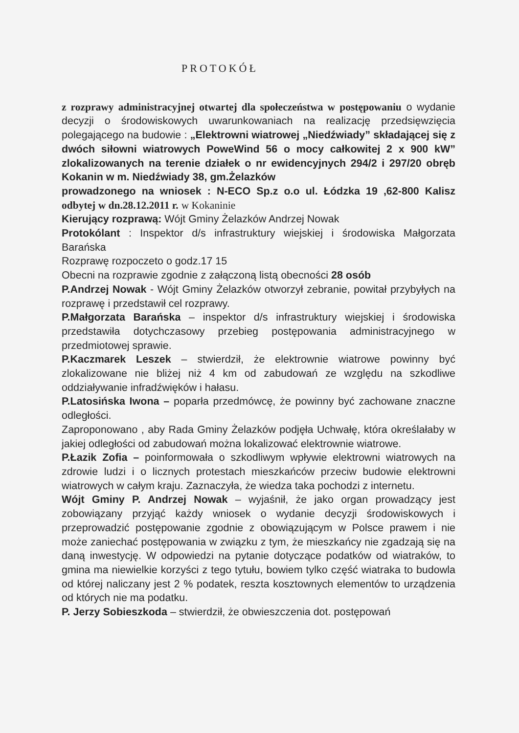PROTOKÓŁ
z rozprawy administracyjnej otwartej dla społeczeństwa w postępowaniu o wydanie decyzji o środowiskowych uwarunkowaniach na realizację przedsięwzięcia polegającego na budowie : „Elektrowni wiatrowej „Niedźwiady” składającej się z dwóch siłowni wiatrowych PoweWind 56 o mocy całkowitej 2 x 900 kW” zlokalizowanych na terenie działek o nr ewidencyjnych 294/2 i 297/20 obręb Kokanin w m. Niedźwiady 38, gm.Żelazków
prowadzonego na wniosek : N-ECO Sp.z o.o ul. Łódzka 19 ,62-800 Kalisz odbytej w dn.28.12.2011 r. w Kokaninie
Kierujący rozprawą: Wójt Gminy Żelazków Andrzej Nowak
Protokólant : Inspektor d/s infrastruktury wiejskiej i środowiska Małgorzata Barańska
Rozprawę rozpoczeto o godz.17 15
Obecni na rozprawie zgodnie z załączoną listą obecności 28 osób
P.Andrzej Nowak - Wójt Gminy Żelazków otworzył zebranie, powitał przybyłych na rozprawę i przedstawił cel rozprawy.
P.Małgorzata Barańska – inspektor d/s infrastruktury wiejskiej i środowiska przedstawiła dotychczasowy przebieg postępowania administracyjnego w przedmiotowej sprawie.
P.Kaczmarek Leszek – stwierdził, że elektrownie wiatrowe powinny być zlokalizowane nie bliżej niż 4 km od zabudowań ze względu na szkodliwe oddziaływanie infradźwięków i hałasu.
P.Latosińska Iwona – poparła przedmówcę, że powinny być zachowane znaczne odległości.
Zaproponowano , aby Rada Gminy Żelazków podjęła Uchwałę, która określałaby w jakiej odległości od zabudowań można lokalizować elektrownie wiatrowe.
P.Łazik Zofia – poinformowała o szkodliwym wpływie elektrowni wiatrowych na zdrowie ludzi i o licznych protestach mieszkańców przeciw budowie elektrowni wiatrowych w całym kraju. Zaznaczyła, że wiedza taka pochodzi z internetu.
Wójt Gminy P. Andrzej Nowak – wyjaśnił, że jako organ prowadzący jest zobowiązany przyjąć każdy wniosek o wydanie decyzji środowiskowych i przeprowadzić postępowanie zgodnie z obowiązującym w Polsce prawem i nie może zaniechać postępowania w związku z tym, że mieszkańcy nie zgadzają się na daną inwestycję. W odpowiedzi na pytanie dotyczące podatków od wiatraków, to gmina ma niewielkie korzyści z tego tytułu, bowiem tylko część wiatraka to budowla od której naliczany jest 2 % podatek, reszta kosztownych elementów to urządzenia od których nie ma podatku.
P. Jerzy Sobieszkoda – stwierdził, że obwieszczenia dot. postępowań